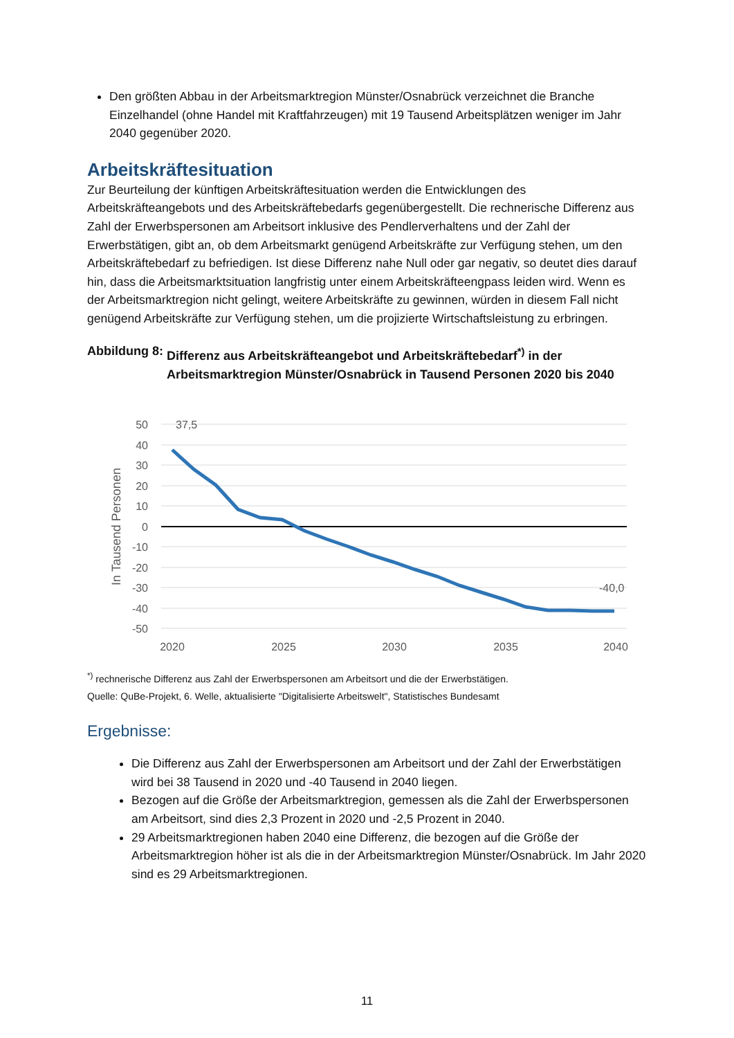Den größten Abbau in der Arbeitsmarktregion Münster/Osnabrück verzeichnet die Branche Einzelhandel (ohne Handel mit Kraftfahrzeugen) mit 19 Tausend Arbeitsplätzen weniger im Jahr 2040 gegenüber 2020.
Arbeitskräftesituation
Zur Beurteilung der künftigen Arbeitskräftesituation werden die Entwicklungen des Arbeitskräfteangebots und des Arbeitskräftebedarfs gegenübergestellt. Die rechnerische Differenz aus Zahl der Erwerbspersonen am Arbeitsort inklusive des Pendlerverhaltens und der Zahl der Erwerbstätigen, gibt an, ob dem Arbeitsmarkt genügend Arbeitskräfte zur Verfügung stehen, um den Arbeitskräftebedarf zu befriedigen. Ist diese Differenz nahe Null oder gar negativ, so deutet dies darauf hin, dass die Arbeitsmarktsituation langfristig unter einem Arbeitskräfteengpass leiden wird. Wenn es der Arbeitsmarktregion nicht gelingt, weitere Arbeitskräfte zu gewinnen, würden in diesem Fall nicht genügend Arbeitskräfte zur Verfügung stehen, um die projizierte Wirtschaftsleistung zu erbringen.
Abbildung 8: Differenz aus Arbeitskräfteangebot und Arbeitskräftebedarf<sup>*)</sup> in der Arbeitsmarktregion Münster/Osnabrück in Tausend Personen 2020 bis 2040
50
40
30
20
10
0
-10
-20
-30
-40
-50
In Tausend Personen
37,5
-40,0
2020
2025
2030
2035
2040
<sup>*)</sup> rechnerische Differenz aus Zahl der Erwerbspersonen am Arbeitsort und die der Erwerbstätigen.
Quelle: QuBe-Projekt, 6. Welle, aktualisierte "Digitalisierte Arbeitswelt", Statistisches Bundesamt
Ergebnisse:
Die Differenz aus Zahl der Erwerbspersonen am Arbeitsort und der Zahl der Erwerbstätigen wird bei 38 Tausend in 2020 und -40 Tausend in 2040 liegen.
Bezogen auf die Größe der Arbeitsmarktregion, gemessen als die Zahl der Erwerbspersonen am Arbeitsort, sind dies 2,3 Prozent in 2020 und -2,5 Prozent in 2040.
29 Arbeitsmarktregionen haben 2040 eine Differenz, die bezogen auf die Größe der Arbeitsmarktregion höher ist als die in der Arbeitsmarktregion Münster/Osnabrück. Im Jahr 2020 sind es 29 Arbeitsmarktregionen.
11